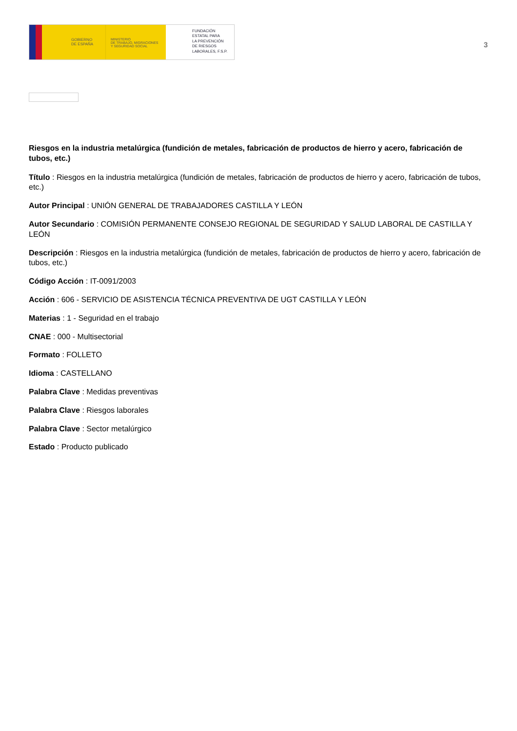GOBIERNO
DE ESPAÑA
MINISTERIO
DE TRABAJO, MIGRACIONES
Y SEGURIDAD SOCIAL
FUNDACIÓN
ESTATAL PARA
LA PREVENCIÓN
DE RIESGOS
LABORALES, F.S.P.
3
Riesgos en la industria metalúrgica (fundición de metales, fabricación de productos de hierro y acero, fabricación de tubos, etc.)
Título : Riesgos en la industria metalúrgica (fundición de metales, fabricación de productos de hierro y acero, fabricación de tubos, etc.)
Autor Principal : UNIÓN GENERAL DE TRABAJADORES CASTILLA Y LEÓN
Autor Secundario : COMISIÓN PERMANENTE CONSEJO REGIONAL DE SEGURIDAD Y SALUD LABORAL DE CASTILLA Y LEÓN
Descripción : Riesgos en la industria metalúrgica (fundición de metales, fabricación de productos de hierro y acero, fabricación de tubos, etc.)
Código Acción : IT-0091/2003
Acción : 606 - SERVICIO DE ASISTENCIA TÉCNICA PREVENTIVA DE UGT CASTILLA Y LEÓN
Materias : 1 - Seguridad en el trabajo
CNAE : 000 - Multisectorial
Formato : FOLLETO
Idioma : CASTELLANO
Palabra Clave : Medidas preventivas
Palabra Clave : Riesgos laborales
Palabra Clave : Sector metalúrgico
Estado : Producto publicado